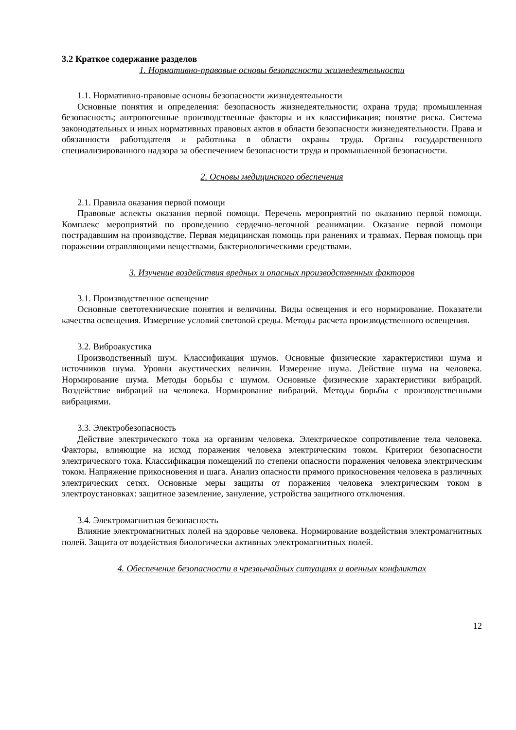3.2 Краткое содержание разделов
1. Нормативно-правовые основы безопасности жизнедеятельности
1.1. Нормативно-правовые основы безопасности жизнедеятельности
Основные понятия и определения: безопасность жизнедеятельности; охрана труда; промышленная безопасность; антропогенные производственные факторы и их классификация; понятие риска. Система законодательных и иных нормативных правовых актов в области безопасности жизнедеятельности. Права и обязанности работодателя и работника в области охраны труда. Органы государственного специализированного надзора за обеспечением безопасности труда и промышленной безопасности.
2. Основы медицинского обеспечения
2.1. Правила оказания первой помощи
Правовые аспекты оказания первой помощи. Перечень мероприятий по оказанию первой помощи. Комплекс мероприятий по проведению сердечно-легочной реанимации. Оказание первой помощи пострадавшим на производстве. Первая медицинская помощь при ранениях и травмах. Первая помощь при поражении отравляющими веществами, бактериологическими средствами.
3. Изучение воздействия вредных и опасных производственных факторов
3.1. Производственное освещение
Основные светотехнические понятия и величины. Виды освещения и его нормирование. Показатели качества освещения. Измерение условий световой среды. Методы расчета производственного освещения.
3.2. Виброакустика
Производственный шум. Классификация шумов. Основные физические характеристики шума и источников шума. Уровни акустических величин. Измерение шума. Действие шума на человека. Нормирование шума. Методы борьбы с шумом. Основные физические характеристики вибраций. Воздействие вибраций на человека. Нормирование вибраций. Методы борьбы с производственными вибрациями.
3.3. Электробезопасность
Действие электрического тока на организм человека. Электрическое сопротивление тела человека. Факторы, влияющие на исход поражения человека электрическим током. Критерии безопасности электрического тока. Классификация помещений по степени опасности поражения человека электрическим током. Напряжение прикосновения и шага. Анализ опасности прямого прикосновения человека в различных электрических сетях. Основные меры защиты от поражения человека электрическим током в электроустановках: защитное заземление, зануление, устройства защитного отключения.
3.4. Электромагнитная безопасность
Влияние электромагнитных полей на здоровье человека. Нормирование воздействия электромагнитных полей. Защита от воздействия биологически активных электромагнитных полей.
4. Обеспечение безопасности в чрезвычайных ситуациях и военных конфликтах
12